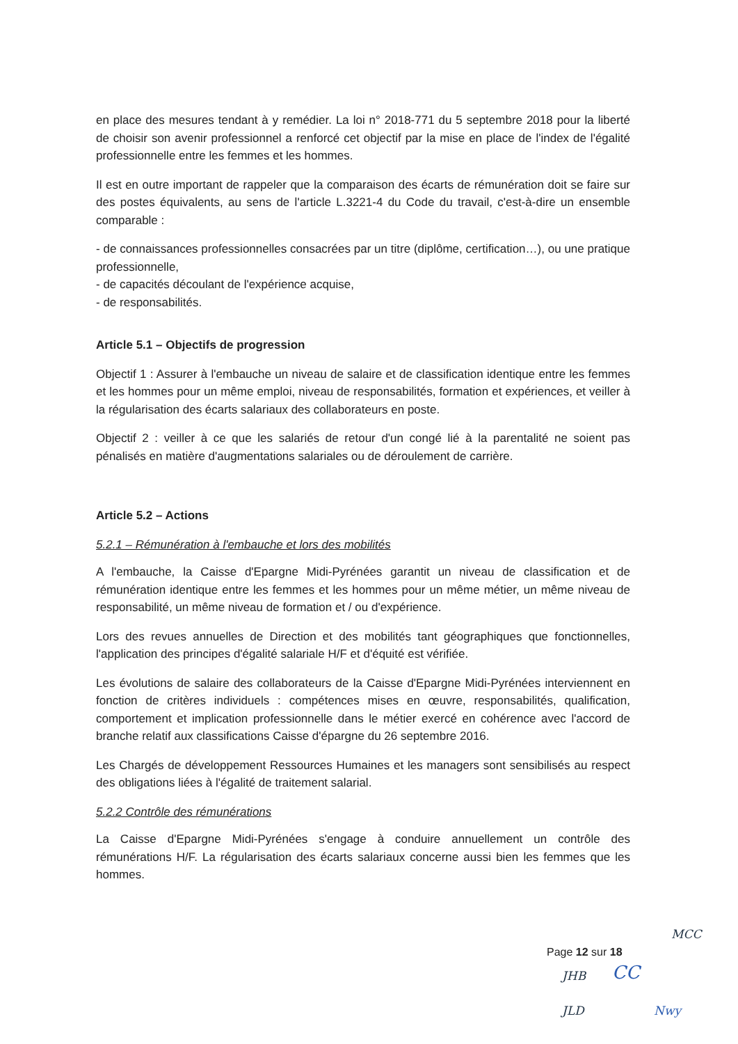en place des mesures tendant à y remédier. La loi n° 2018-771 du 5 septembre 2018 pour la liberté de choisir son avenir professionnel a renforcé cet objectif par la mise en place de l'index de l'égalité professionnelle entre les femmes et les hommes.
Il est en outre important de rappeler que la comparaison des écarts de rémunération doit se faire sur des postes équivalents, au sens de l'article L.3221-4 du Code du travail, c'est-à-dire un ensemble comparable :
- de connaissances professionnelles consacrées par un titre (diplôme, certification…), ou une pratique professionnelle,
- de capacités découlant de l'expérience acquise,
- de responsabilités.
Article 5.1 – Objectifs de progression
Objectif 1 : Assurer à l'embauche un niveau de salaire et de classification identique entre les femmes et les hommes pour un même emploi, niveau de responsabilités, formation et expériences, et veiller à la régularisation des écarts salariaux des collaborateurs en poste.
Objectif 2 : veiller à ce que les salariés de retour d'un congé lié à la parentalité ne soient pas pénalisés en matière d'augmentations salariales ou de déroulement de carrière.
Article 5.2 – Actions
5.2.1 – Rémunération à l'embauche et lors des mobilités
A l'embauche, la Caisse d'Epargne Midi-Pyrénées garantit un niveau de classification et de rémunération identique entre les femmes et les hommes pour un même métier, un même niveau de responsabilité, un même niveau de formation et / ou d'expérience.
Lors des revues annuelles de Direction et des mobilités tant géographiques que fonctionnelles, l'application des principes d'égalité salariale H/F et d'équité est vérifiée.
Les évolutions de salaire des collaborateurs de la Caisse d'Epargne Midi-Pyrénées interviennent en fonction de critères individuels : compétences mises en œuvre, responsabilités, qualification, comportement et implication professionnelle dans le métier exercé en cohérence avec l'accord de branche relatif aux classifications Caisse d'épargne du 26 septembre 2016.
Les Chargés de développement Ressources Humaines et les managers sont sensibilisés au respect des obligations liées à l'égalité de traitement salarial.
5.2.2 Contrôle des rémunérations
La Caisse d'Epargne Midi-Pyrénées s'engage à conduire annuellement un contrôle des rémunérations H/F. La régularisation des écarts salariaux concerne aussi bien les femmes que les hommes.
MCC
Page 12 sur 18
JHB CC
JLD Nwy